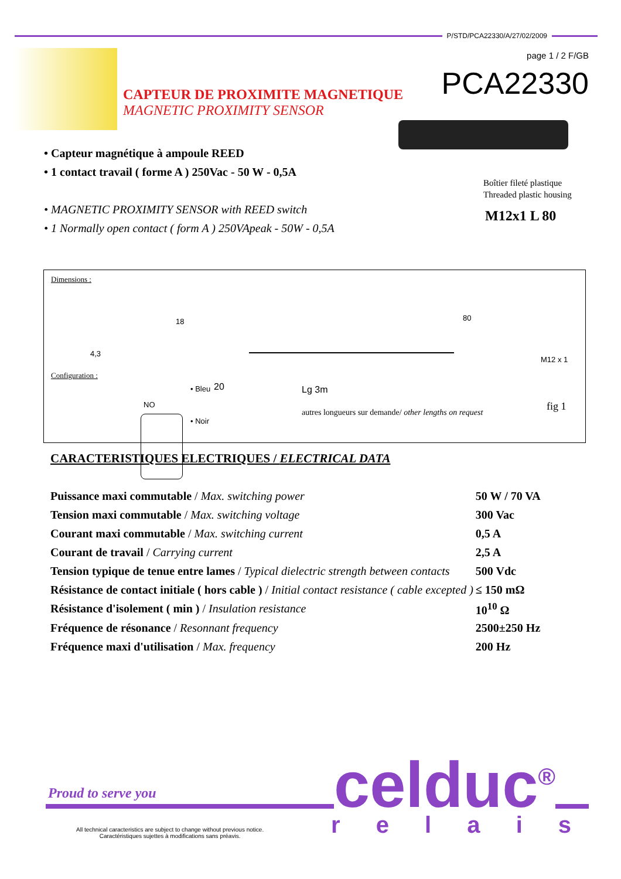P/STD/PCA22330/A/27/02/2009
page 1 / 2 F/GB
PCA22330
CAPTEUR DE PROXIMITE MAGNETIQUE
MAGNETIC PROXIMITY SENSOR
• Capteur magnétique à ampoule REED
• 1 contact travail ( forme A ) 250Vac - 50 W - 0,5A
• MAGNETIC PROXIMITY SENSOR with REED switch
• 1 Normally open contact ( form A ) 250VApeak - 50W - 0,5A
Boîtier fileté plastique
Threaded plastic housing
M12x1 L 80
Dimensions :
18
4,3
80
M12 x 1
Configuration :
• Bleu
NO
• Noir
20 Lg 3m
autres longueurs sur demande/ other lengths on request
fig 1
CARACTERISTIQUES ELECTRIQUES / ELECTRICAL DATA
| Puissance maxi commutable / Max. switching power | 50 W / 70 VA |
| Tension maxi commutable / Max. switching voltage | 300 Vac |
| Courant maxi commutable / Max. switching current | 0,5 A |
| Courant de travail / Carrying current | 2,5 A |
| Tension typique de tenue entre lames / Typical dielectric strength between contacts | 500 Vdc |
| Résistance de contact initiale ( hors cable ) / Initial contact resistance ( cable excepted ) | ≤ 150 mΩ |
| Résistance d'isolement ( min ) / Insulation resistance | 10<sup>10</sup> Ω |
| Fréquence de résonance / Resonnant frequency | 2500±250 Hz |
| Fréquence maxi d'utilisation / Max. frequency | 200 Hz |
Proud to serve you celduc<sup>®</sup>
r e l a i s
All technical caracteristics are subject to change without previous notice.
Caractéristiques sujettes à modifications sans préavis.